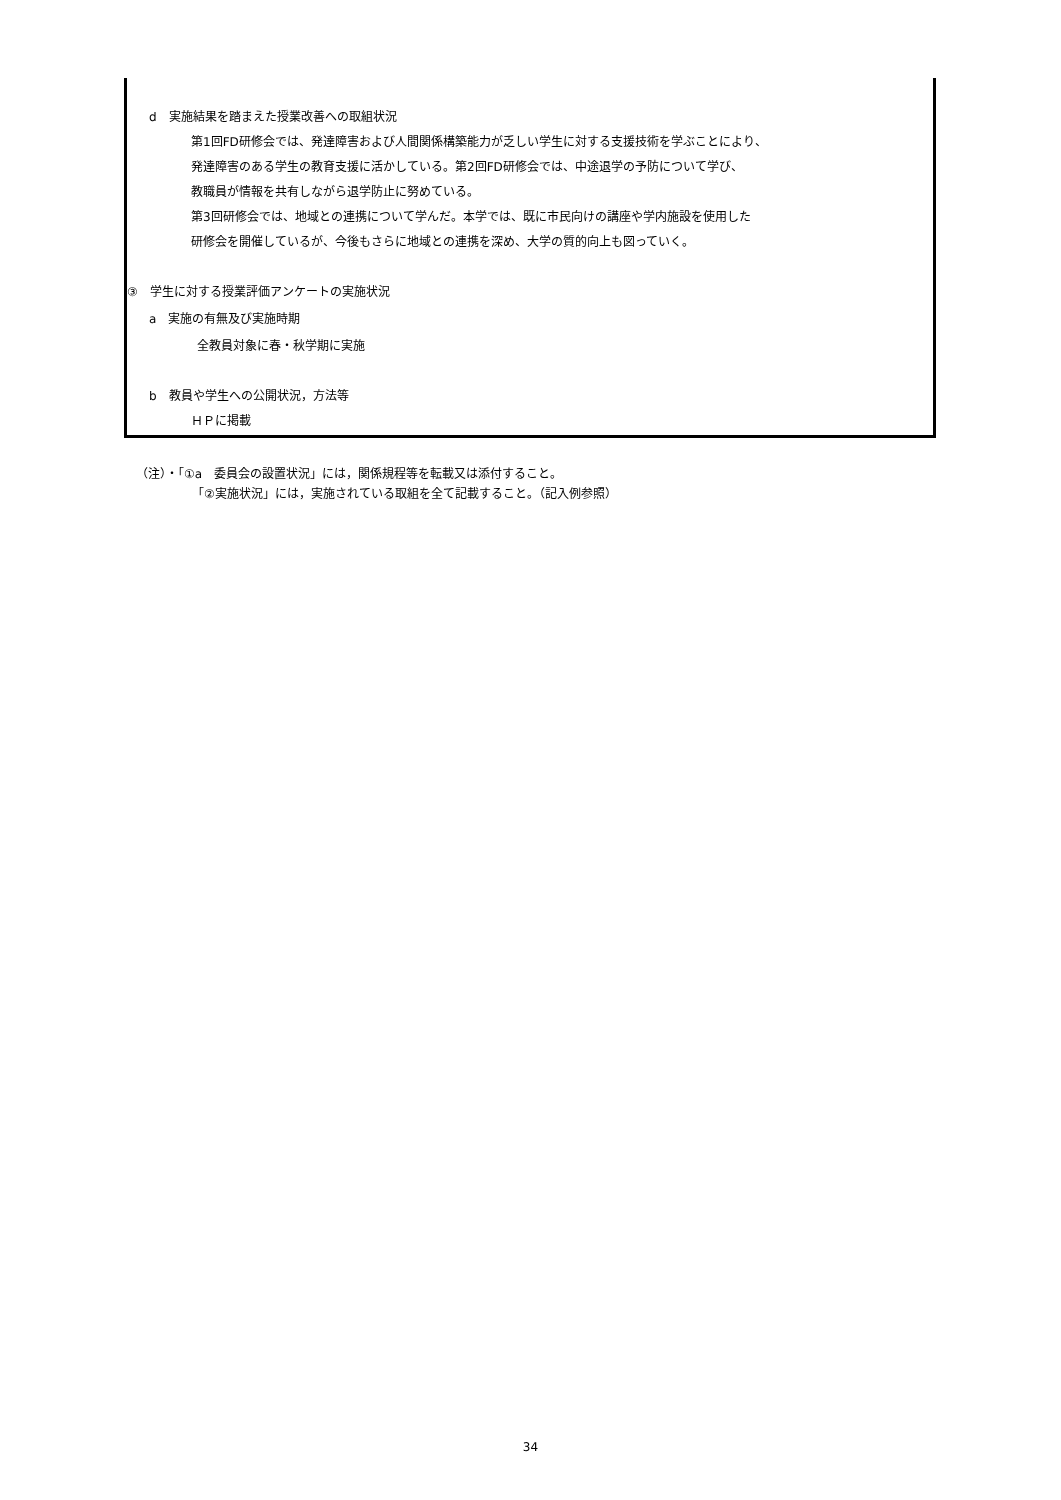d　実施結果を踏まえた授業改善への取組状況
第1回FD研修会では、発達障害および人間関係構築能力が乏しい学生に対する支援技術を学ぶことにより、
発達障害のある学生の教育支援に活かしている。第2回FD研修会では、中途退学の予防について学び、
教職員が情報を共有しながら退学防止に努めている。
第3回研修会では、地域との連携について学んだ。本学では、既に市民向けの講座や学内施設を使用した
研修会を開催しているが、今後もさらに地域との連携を深め、大学の質的向上も図っていく。
③　学生に対する授業評価アンケートの実施状況
a　実施の有無及び実施時期
全教員対象に春・秋学期に実施
b　教員や学生への公開状況，方法等
ＨＰに掲載
（注）・「①a　委員会の設置状況」には，関係規程等を転載又は添付すること。
「②実施状況」には，実施されている取組を全て記載すること。（記入例参照）
34